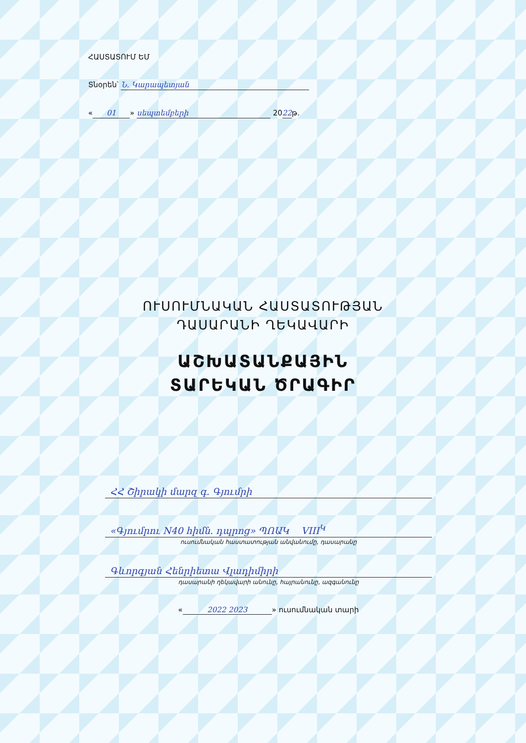ՀԱՍՏԱՏՈՒՄ ԵՄ
Տնօրեն՝ Ն. Կարապետյան
« 01 » սեպտեմբերի 2022թ.
ՈՒՍՈՒՄՆԱԿԱՆ ՀԱՍՏԱՏՈՒԹՅԱՆ
ԴԱՍԱՐԱՆԻ ՂԵԿԱՎԱՐԻ
ԱՇԽԱՏԱՆՔԱՅԻՆ
ՏԱՐԵԿԱՆ ԾՐԱԳԻՐ
ՀՀ Շիրակի մարզ գ. Գյումրի
«Գյումրու N40 հիմն. դպրոց» ՊՈԱԿ VIII<sup>Կ</sup>
ուսումնական հաստատության անվանումը, դասարանը
Գևորգյան Հենրիետա Վլադիմիրի
դասարանի ղեկավարի անունը, հայրանունը, ազգանունը
« 2022 2023 » ուսումնական տարի